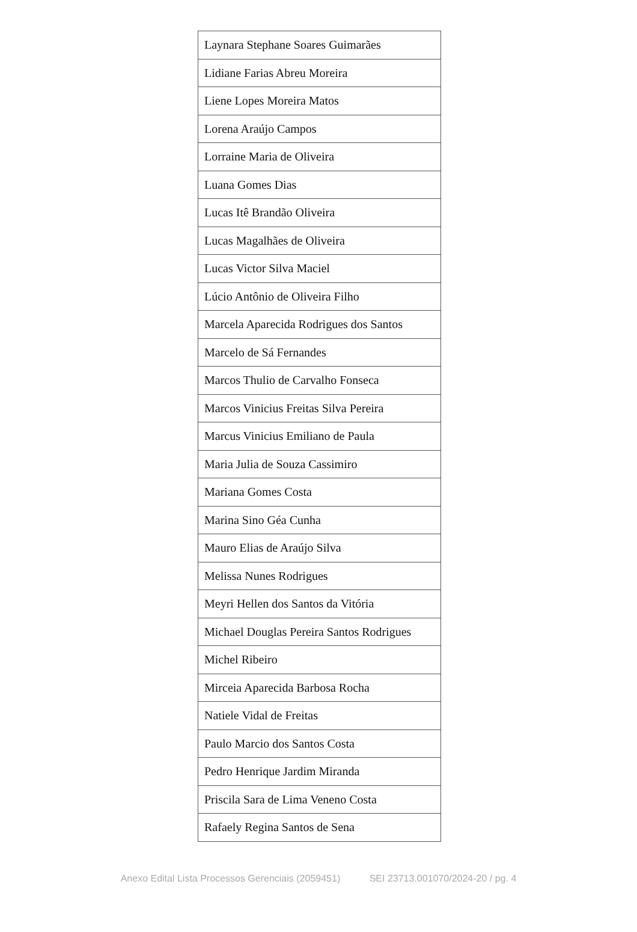| Laynara Stephane Soares Guimarães |
| Lidiane Farias Abreu Moreira |
| Liene Lopes Moreira Matos |
| Lorena Araújo Campos |
| Lorraine Maria de Oliveira |
| Luana Gomes Dias |
| Lucas Itê Brandão Oliveira |
| Lucas Magalhães de Oliveira |
| Lucas Victor Silva Maciel |
| Lúcio Antônio de Oliveira Filho |
| Marcela Aparecida Rodrigues dos Santos |
| Marcelo de Sá Fernandes |
| Marcos Thulio de Carvalho Fonseca |
| Marcos Vinicius Freitas Silva Pereira |
| Marcus Vinicius Emiliano de Paula |
| Maria Julia de Souza Cassimiro |
| Mariana Gomes Costa |
| Marina Sino Géa Cunha |
| Mauro Elias de Araújo Silva |
| Melissa Nunes Rodrigues |
| Meyri Hellen dos Santos da Vitória |
| Michael Douglas Pereira Santos Rodrigues |
| Michel Ribeiro |
| Mirceia Aparecida Barbosa Rocha |
| Natiele Vidal de Freitas |
| Paulo Marcio dos Santos Costa |
| Pedro Henrique Jardim Miranda |
| Priscila Sara de Lima Veneno Costa |
| Rafaely Regina Santos de Sena |
Anexo Edital Lista Processos Gerenciais (2059451) SEI 23713.001070/2024-20 / pg. 4